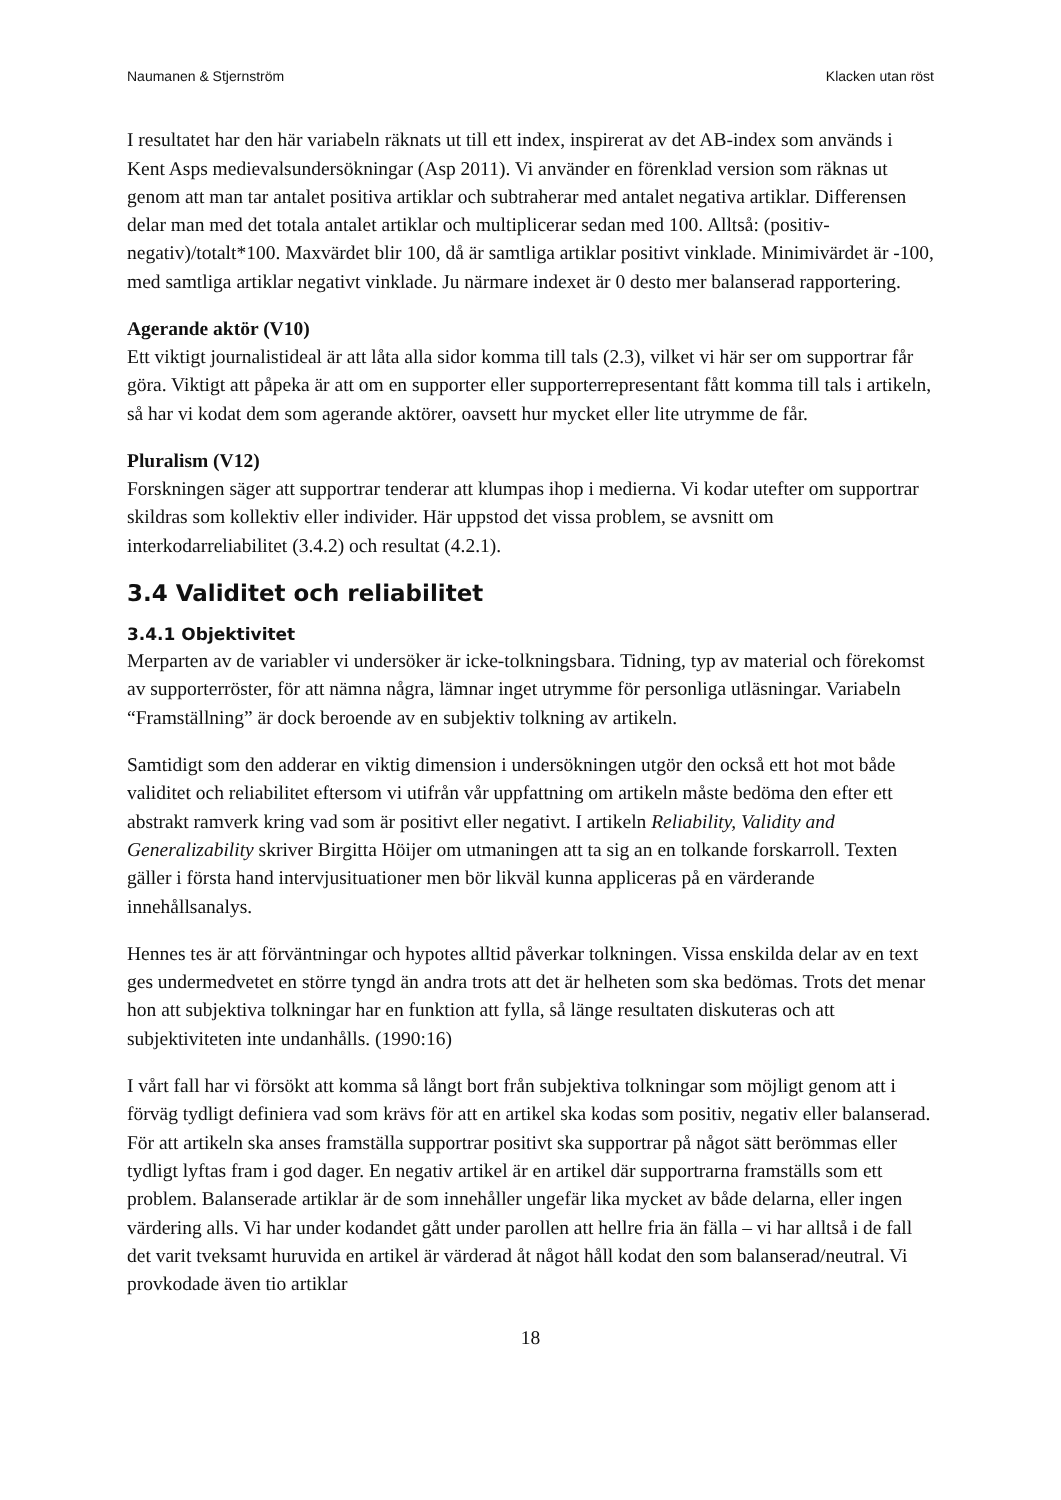Naumanen & Stjernström Klacken utan röst
I resultatet har den här variabeln räknats ut till ett index, inspirerat av det AB-index som används i Kent Asps medievalsundersökningar (Asp 2011). Vi använder en förenklad version som räknas ut genom att man tar antalet positiva artiklar och subtraherar med antalet negativa artiklar. Differensen delar man med det totala antalet artiklar och multiplicerar sedan med 100. Alltså: (positiv-negativ)/totalt*100. Maxvärdet blir 100, då är samtliga artiklar positivt vinklade. Minimivärdet är -100, med samtliga artiklar negativt vinklade. Ju närmare indexet är 0 desto mer balanserad rapportering.
Agerande aktör (V10)
Ett viktigt journalistideal är att låta alla sidor komma till tals (2.3), vilket vi här ser om supportrar får göra. Viktigt att påpeka är att om en supporter eller supporterrepresentant fått komma till tals i artikeln, så har vi kodat dem som agerande aktörer, oavsett hur mycket eller lite utrymme de får.
Pluralism (V12)
Forskningen säger att supportrar tenderar att klumpas ihop i medierna. Vi kodar utefter om supportrar skildras som kollektiv eller individer. Här uppstod det vissa problem, se avsnitt om interkodarreliabilitet (3.4.2) och resultat (4.2.1).
3.4 Validitet och reliabilitet
3.4.1 Objektivitet
Merparten av de variabler vi undersöker är icke-tolkningsbara. Tidning, typ av material och förekomst av supporterröster, för att nämna några, lämnar inget utrymme för personliga utläsningar. Variabeln “Framställning” är dock beroende av en subjektiv tolkning av artikeln.
Samtidigt som den adderar en viktig dimension i undersökningen utgör den också ett hot mot både validitet och reliabilitet eftersom vi utifrån vår uppfattning om artikeln måste bedöma den efter ett abstrakt ramverk kring vad som är positivt eller negativt. I artikeln Reliability, Validity and Generalizability skriver Birgitta Höijer om utmaningen att ta sig an en tolkande forskarroll. Texten gäller i första hand intervjusituationer men bör likväl kunna appliceras på en värderande innehållsanalys.
Hennes tes är att förväntningar och hypotes alltid påverkar tolkningen. Vissa enskilda delar av en text ges undermedvetet en större tyngd än andra trots att det är helheten som ska bedömas. Trots det menar hon att subjektiva tolkningar har en funktion att fylla, så länge resultaten diskuteras och att subjektiviteten inte undanhålls. (1990:16)
I vårt fall har vi försökt att komma så långt bort från subjektiva tolkningar som möjligt genom att i förväg tydligt definiera vad som krävs för att en artikel ska kodas som positiv, negativ eller balanserad. För att artikeln ska anses framställa supportrar positivt ska supportrar på något sätt berömmas eller tydligt lyftas fram i god dager. En negativ artikel är en artikel där supportrarna framställs som ett problem. Balanserade artiklar är de som innehåller ungefär lika mycket av både delarna, eller ingen värdering alls. Vi har under kodandet gått under parollen att hellre fria än fälla – vi har alltså i de fall det varit tveksamt huruvida en artikel är värderad åt något håll kodat den som balanserad/neutral. Vi provkodade även tio artiklar
18